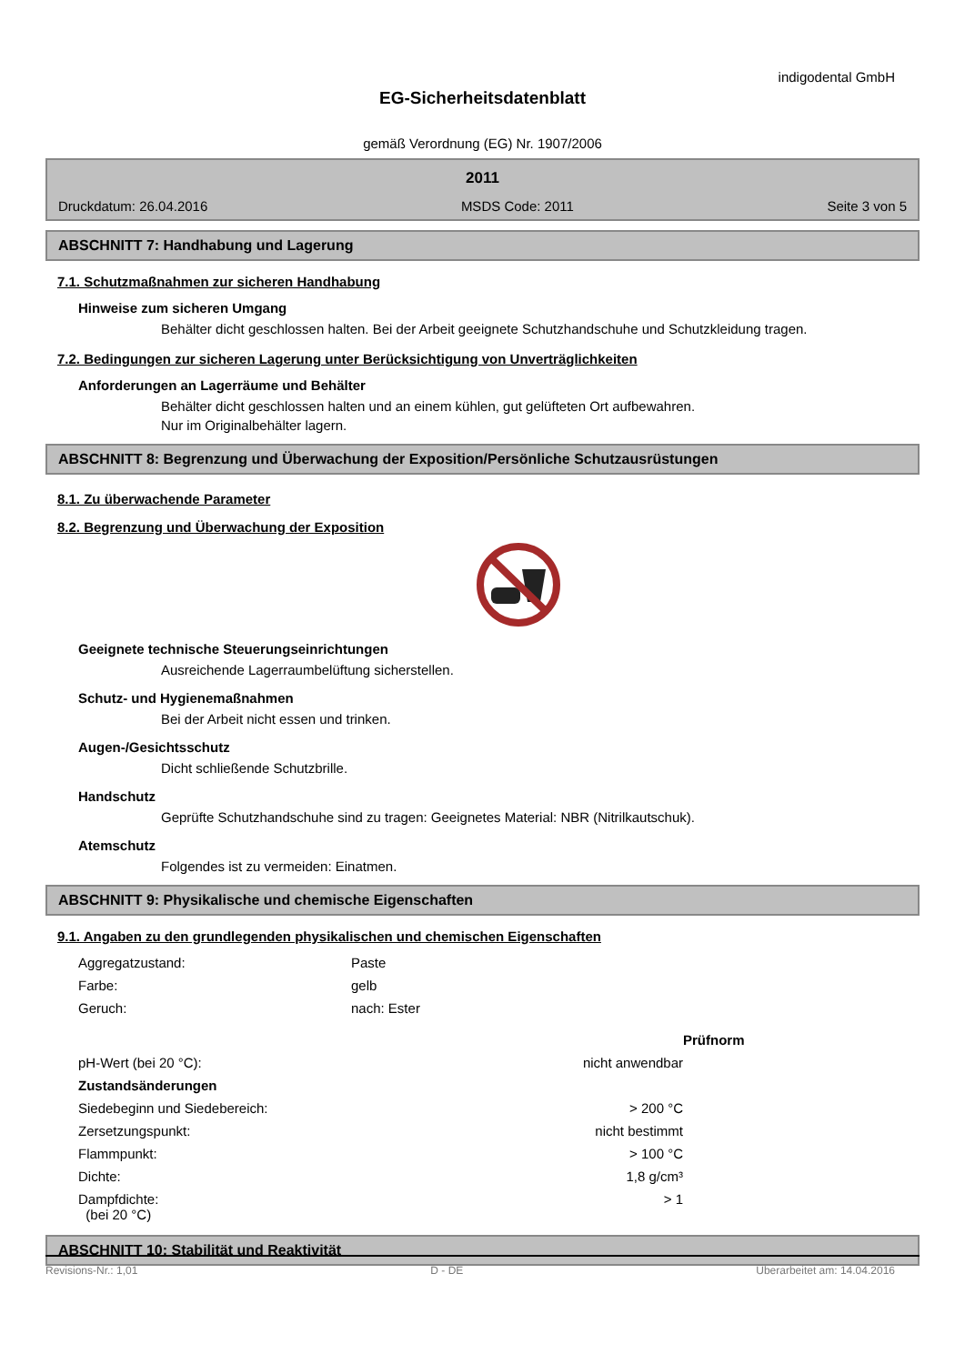indigodental GmbH
EG-Sicherheitsdatenblatt
gemäß Verordnung (EG) Nr. 1907/2006
2011
Druckdatum: 26.04.2016 MSDS Code: 2011 Seite 3 von 5
ABSCHNITT 7: Handhabung und Lagerung
7.1. Schutzmaßnahmen zur sicheren Handhabung
Hinweise zum sicheren Umgang
Behälter dicht geschlossen halten. Bei der Arbeit geeignete Schutzhandschuhe und Schutzkleidung tragen.
7.2. Bedingungen zur sicheren Lagerung unter Berücksichtigung von Unverträglichkeiten
Anforderungen an Lagerräume und Behälter
Behälter dicht geschlossen halten und an einem kühlen, gut gelüfteten Ort aufbewahren.
Nur im Originalbehälter lagern.
ABSCHNITT 8: Begrenzung und Überwachung der Exposition/Persönliche Schutzausrüstungen
8.1. Zu überwachende Parameter
8.2. Begrenzung und Überwachung der Exposition
Geeignete technische Steuerungseinrichtungen
Ausreichende Lagerraumbelüftung sicherstellen.
Schutz- und Hygienemaßnahmen
Bei der Arbeit nicht essen und trinken.
Augen-/Gesichtsschutz
Dicht schließende Schutzbrille.
Handschutz
Geprüfte Schutzhandschuhe sind zu tragen: Geeignetes Material: NBR (Nitrilkautschuk).
Atemschutz
Folgendes ist zu vermeiden: Einatmen.
ABSCHNITT 9: Physikalische und chemische Eigenschaften
9.1. Angaben zu den grundlegenden physikalischen und chemischen Eigenschaften
| Aggregatzustand: | Paste | |
| Farbe: | gelb | |
| Geruch: | nach: Ester | |
| | | Prüfnorm |
| pH-Wert (bei 20 °C): | nicht anwendbar | |
| Zustandsänderungen | | |
| Siedebeginn und Siedebereich: | > 200 °C | |
| Zersetzungspunkt: | nicht bestimmt | |
| Flammpunkt: | > 100 °C | |
| Dichte: | 1,8 g/cm³ | |
| Dampfdichte: (bei 20 °C) | > 1 | |
ABSCHNITT 10: Stabilität und Reaktivität
Revisions-Nr.: 1,01 D - DE Überarbeitet am: 14.04.2016